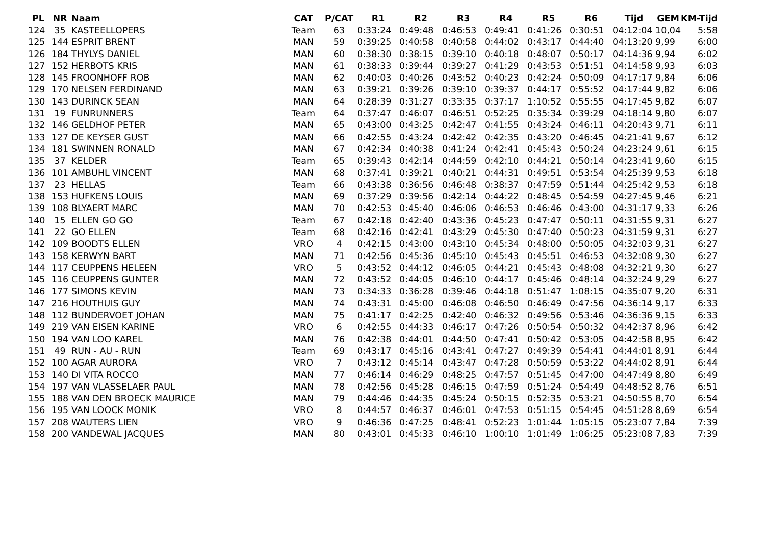| PL | NR | Naam | CAT | P/CAT | R1 | R2 | R3 | R4 | R5 | R6 | Tijd | GEM | KM-Tijd |
| --- | --- | --- | --- | --- | --- | --- | --- | --- | --- | --- | --- | --- | --- |
| 124 | 35 | KASTEELLOPERS | Team | 63 | 0:33:24 | 0:49:48 | 0:46:53 | 0:49:41 | 0:41:26 | 0:30:51 | 04:12:04 | 10,04 | 5:58 |
| 125 | 144 | ESPRIT BRENT | MAN | 59 | 0:39:25 | 0:40:58 | 0:40:58 | 0:44:02 | 0:43:17 | 0:44:40 | 04:13:20 | 9,99 | 6:00 |
| 126 | 184 | THYLYS DANIEL | MAN | 60 | 0:38:30 | 0:38:15 | 0:39:10 | 0:40:18 | 0:48:07 | 0:50:17 | 04:14:36 | 9,94 | 6:02 |
| 127 | 152 | HERBOTS KRIS | MAN | 61 | 0:38:33 | 0:39:44 | 0:39:27 | 0:41:29 | 0:43:53 | 0:51:51 | 04:14:58 | 9,93 | 6:03 |
| 128 | 145 | FROONHOFF ROB | MAN | 62 | 0:40:03 | 0:40:26 | 0:43:52 | 0:40:23 | 0:42:24 | 0:50:09 | 04:17:17 | 9,84 | 6:06 |
| 129 | 170 | NELSEN FERDINAND | MAN | 63 | 0:39:21 | 0:39:26 | 0:39:10 | 0:39:37 | 0:44:17 | 0:55:52 | 04:17:44 | 9,82 | 6:06 |
| 130 | 143 | DURINCK SEAN | MAN | 64 | 0:28:39 | 0:31:27 | 0:33:35 | 0:37:17 | 1:10:52 | 0:55:55 | 04:17:45 | 9,82 | 6:07 |
| 131 | 19 | FUNRUNNERS | Team | 64 | 0:37:47 | 0:46:07 | 0:46:51 | 0:52:25 | 0:35:34 | 0:39:29 | 04:18:14 | 9,80 | 6:07 |
| 132 | 146 | GELDHOF PETER | MAN | 65 | 0:43:00 | 0:43:25 | 0:42:47 | 0:41:55 | 0:43:24 | 0:46:11 | 04:20:43 | 9,71 | 6:11 |
| 133 | 127 | DE KEYSER GUST | MAN | 66 | 0:42:55 | 0:43:24 | 0:42:42 | 0:42:35 | 0:43:20 | 0:46:45 | 04:21:41 | 9,67 | 6:12 |
| 134 | 181 | SWINNEN RONALD | MAN | 67 | 0:42:34 | 0:40:38 | 0:41:24 | 0:42:41 | 0:45:43 | 0:50:24 | 04:23:24 | 9,61 | 6:15 |
| 135 | 37 | KELDER | Team | 65 | 0:39:43 | 0:42:14 | 0:44:59 | 0:42:10 | 0:44:21 | 0:50:14 | 04:23:41 | 9,60 | 6:15 |
| 136 | 101 | AMBUHL VINCENT | MAN | 68 | 0:37:41 | 0:39:21 | 0:40:21 | 0:44:31 | 0:49:51 | 0:53:54 | 04:25:39 | 9,53 | 6:18 |
| 137 | 23 | HELLAS | Team | 66 | 0:43:38 | 0:36:56 | 0:46:48 | 0:38:37 | 0:47:59 | 0:51:44 | 04:25:42 | 9,53 | 6:18 |
| 138 | 153 | HUFKENS LOUIS | MAN | 69 | 0:37:29 | 0:39:56 | 0:42:14 | 0:44:22 | 0:48:45 | 0:54:59 | 04:27:45 | 9,46 | 6:21 |
| 139 | 108 | BLYAERT MARC | MAN | 70 | 0:42:53 | 0:45:40 | 0:46:06 | 0:46:53 | 0:46:46 | 0:43:00 | 04:31:17 | 9,33 | 6:26 |
| 140 | 15 | ELLEN GO GO | Team | 67 | 0:42:18 | 0:42:40 | 0:43:36 | 0:45:23 | 0:47:47 | 0:50:11 | 04:31:55 | 9,31 | 6:27 |
| 141 | 22 | GO ELLEN | Team | 68 | 0:42:16 | 0:42:41 | 0:43:29 | 0:45:30 | 0:47:40 | 0:50:23 | 04:31:59 | 9,31 | 6:27 |
| 142 | 109 | BOODTS ELLEN | VRO | 4 | 0:42:15 | 0:43:00 | 0:43:10 | 0:45:34 | 0:48:00 | 0:50:05 | 04:32:03 | 9,31 | 6:27 |
| 143 | 158 | KERWYN BART | MAN | 71 | 0:42:56 | 0:45:36 | 0:45:10 | 0:45:43 | 0:45:51 | 0:46:53 | 04:32:08 | 9,30 | 6:27 |
| 144 | 117 | CEUPPENS HELEEN | VRO | 5 | 0:43:52 | 0:44:12 | 0:46:05 | 0:44:21 | 0:45:43 | 0:48:08 | 04:32:21 | 9,30 | 6:27 |
| 145 | 116 | CEUPPENS GUNTER | MAN | 72 | 0:43:52 | 0:44:05 | 0:46:10 | 0:44:17 | 0:45:46 | 0:48:14 | 04:32:24 | 9,29 | 6:27 |
| 146 | 177 | SIMONS KEVIN | MAN | 73 | 0:34:33 | 0:36:28 | 0:39:46 | 0:44:18 | 0:51:47 | 1:08:15 | 04:35:07 | 9,20 | 6:31 |
| 147 | 216 | HOUTHUIS GUY | MAN | 74 | 0:43:31 | 0:45:00 | 0:46:08 | 0:46:50 | 0:46:49 | 0:47:56 | 04:36:14 | 9,17 | 6:33 |
| 148 | 112 | BUNDERVOET JOHAN | MAN | 75 | 0:41:17 | 0:42:25 | 0:42:40 | 0:46:32 | 0:49:56 | 0:53:46 | 04:36:36 | 9,15 | 6:33 |
| 149 | 219 | VAN EISEN KARINE | VRO | 6 | 0:42:55 | 0:44:33 | 0:46:17 | 0:47:26 | 0:50:54 | 0:50:32 | 04:42:37 | 8,96 | 6:42 |
| 150 | 194 | VAN LOO KAREL | MAN | 76 | 0:42:38 | 0:44:01 | 0:44:50 | 0:47:41 | 0:50:42 | 0:53:05 | 04:42:58 | 8,95 | 6:42 |
| 151 | 49 | RUN - AU - RUN | Team | 69 | 0:43:17 | 0:45:16 | 0:43:41 | 0:47:27 | 0:49:39 | 0:54:41 | 04:44:01 | 8,91 | 6:44 |
| 152 | 100 | AGAR AURORA | VRO | 7 | 0:43:12 | 0:45:14 | 0:43:47 | 0:47:28 | 0:50:59 | 0:53:22 | 04:44:02 | 8,91 | 6:44 |
| 153 | 140 | DI VITA ROCCO | MAN | 77 | 0:46:14 | 0:46:29 | 0:48:25 | 0:47:57 | 0:51:45 | 0:47:00 | 04:47:49 | 8,80 | 6:49 |
| 154 | 197 | VAN VLASSELAER PAUL | MAN | 78 | 0:42:56 | 0:45:28 | 0:46:15 | 0:47:59 | 0:51:24 | 0:54:49 | 04:48:52 | 8,76 | 6:51 |
| 155 | 188 | VAN DEN BROECK MAURICE | MAN | 79 | 0:44:46 | 0:44:35 | 0:45:24 | 0:50:15 | 0:52:35 | 0:53:21 | 04:50:55 | 8,70 | 6:54 |
| 156 | 195 | VAN LOOCK MONIK | VRO | 8 | 0:44:57 | 0:46:37 | 0:46:01 | 0:47:53 | 0:51:15 | 0:54:45 | 04:51:28 | 8,69 | 6:54 |
| 157 | 208 | WAUTERS LIEN | VRO | 9 | 0:46:36 | 0:47:25 | 0:48:41 | 0:52:23 | 1:01:44 | 1:05:15 | 05:23:07 | 7,84 | 7:39 |
| 158 | 200 | VANDEWAL JACQUES | MAN | 80 | 0:43:01 | 0:45:33 | 0:46:10 | 1:00:10 | 1:01:49 | 1:06:25 | 05:23:08 | 7,83 | 7:39 |